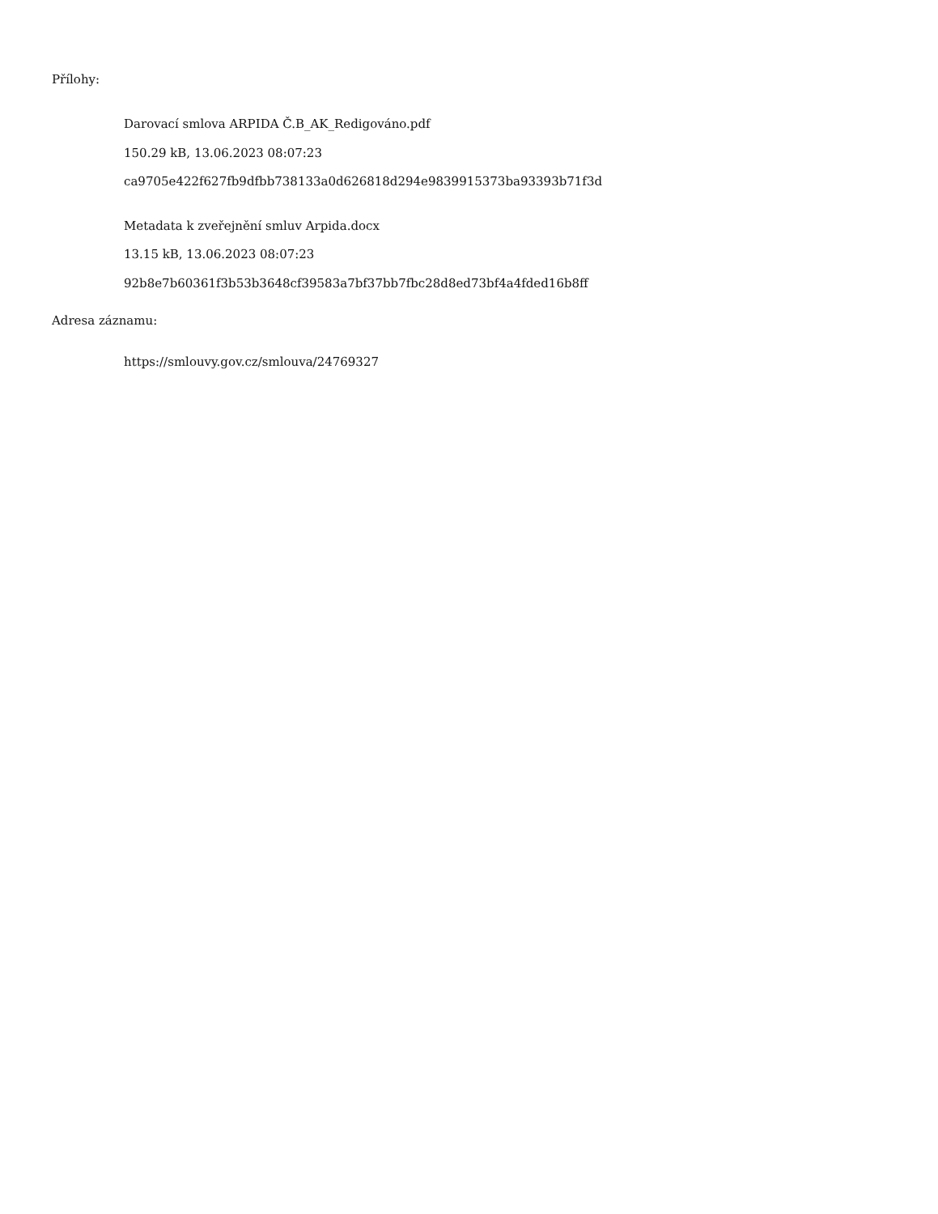Přílohy:
Darovací smlova ARPIDA Č.B_AK_Redigováno.pdf
150.29 kB, 13.06.2023 08:07:23
ca9705e422f627fb9dfbb738133a0d626818d294e9839915373ba93393b71f3d
Metadata k zveřejnění smluv Arpida.docx
13.15 kB, 13.06.2023 08:07:23
92b8e7b60361f3b53b3648cf39583a7bf37bb7fbc28d8ed73bf4a4fded16b8ff
Adresa záznamu:
https://smlouvy.gov.cz/smlouva/24769327